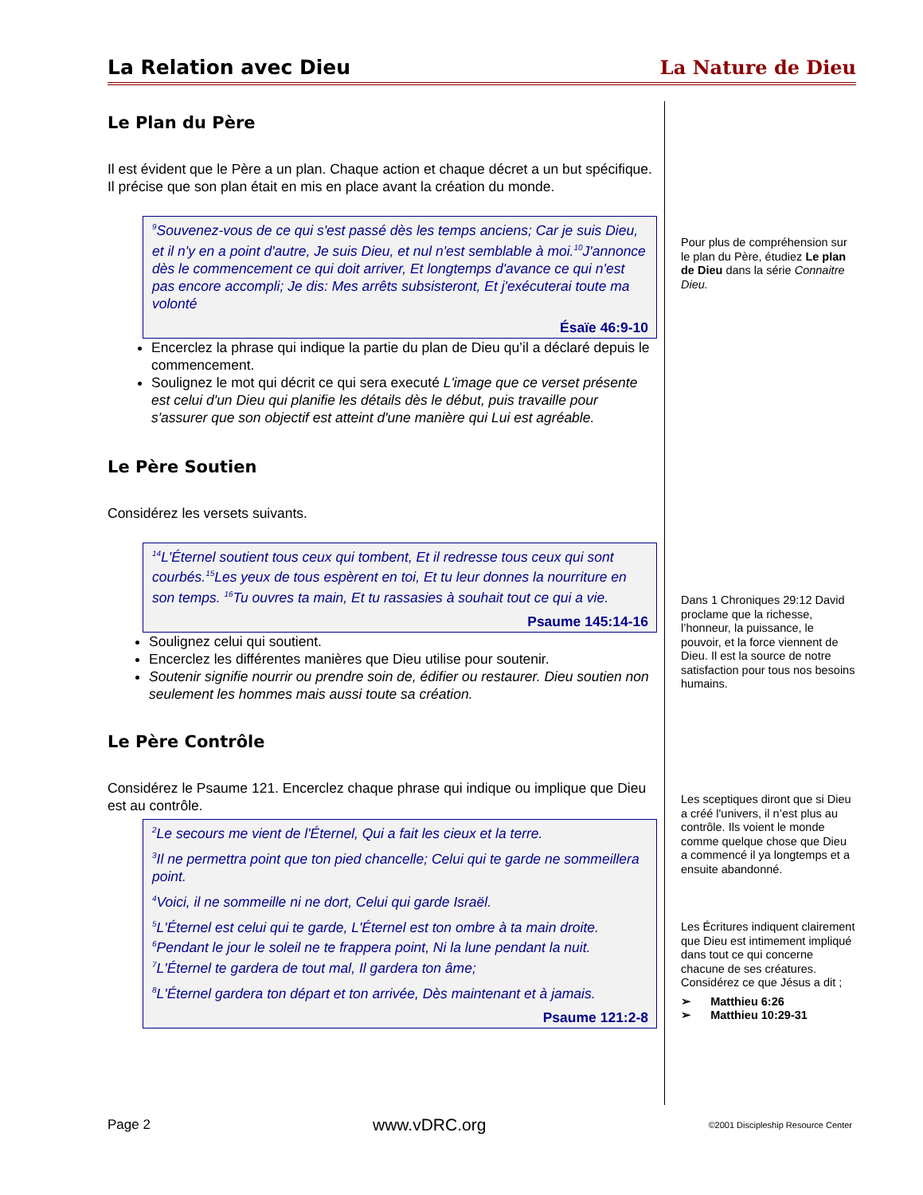La Relation avec Dieu La Nature de Dieu
Le Plan du Père
Il est évident que le Père a un plan. Chaque action et chaque décret a un but spécifique. Il précise que son plan était en mis en place avant la création du monde.
<sup>9</sup> Souvenez-vous de ce qui s'est passé dès les temps anciens; Car je suis Dieu, et il n'y en a point d'autre, Je suis Dieu, et nul n'est semblable à moi.<sup>10</sup>J'annonce dès le commencement ce qui doit arriver, Et longtemps d'avance ce qui n'est pas encore accompli; Je dis: Mes arrêts subsisteront, Et j'exécuterai toute ma volonté
Ésaïe 46:9-10
Encerclez la phrase qui indique la partie du plan de Dieu qu’il a déclaré depuis le commencement.
Soulignez le mot qui décrit ce qui sera executé L'image que ce verset présente est celui d'un Dieu qui planifie les détails dès le début, puis travaille pour s'assurer que son objectif est atteint d'une manière qui Lui est agréable.
Le Père Soutien
Considérez les versets suivants.
<sup>14</sup> L'Éternel soutient tous ceux qui tombent, Et il redresse tous ceux qui sont courbés.<sup>15</sup>Les yeux de tous espèrent en toi, Et tu leur donnes la nourriture en son temps. <sup>16</sup>Tu ouvres ta main, Et tu rassasies à souhait tout ce qui a vie.
Psaume 145:14-16
Soulignez celui qui soutient.
Encerclez les différentes manières que Dieu utilise pour soutenir.
Soutenir signifie nourrir ou prendre soin de, édifier ou restaurer. Dieu soutien non seulement les hommes mais aussi toute sa création.
Le Père Contrôle
Considérez le Psaume 121. Encerclez chaque phrase qui indique ou implique que Dieu est au contrôle.
<sup>2</sup> Le secours me vient de l'Éternel, Qui a fait les cieux et la terre.
<sup>3</sup> Il ne permettra point que ton pied chancelle; Celui qui te garde ne sommeillera point.
<sup>4</sup> Voici, il ne sommeille ni ne dort, Celui qui garde Israël.
<sup>5</sup> L'Éternel est celui qui te garde, L'Éternel est ton ombre à ta main droite.
<sup>6</sup> Pendant le jour le soleil ne te frappera point, Ni la lune pendant la nuit.
<sup>7</sup> L'Éternel te gardera de tout mal, Il gardera ton âme;
<sup>8</sup> L'Éternel gardera ton départ et ton arrivée, Dès maintenant et à jamais.
Psaume 121:2-8
Pour plus de compréhension sur le plan du Père, étudiez Le plan de Dieu dans la série Connaitre Dieu.
Dans 1 Chroniques 29:12 David proclame que la richesse, l’honneur, la puissance, le pouvoir, et la force viennent de Dieu. Il est la source de notre satisfaction pour tous nos besoins humains.
Les sceptiques diront que si Dieu a créé l'univers, il n’est plus au contrôle. Ils voient le monde comme quelque chose que Dieu a commencé il ya longtemps et a ensuite abandonné.
Les Écritures indiquent clairement que Dieu est intimement impliqué dans tout ce qui concerne chacune de ses créatures. Considérez ce que Jésus a dit ;
➢ Matthieu 6:26
➢ Matthieu 10:29-31
Page 2 www.vDRC.org ©2001 Discipleship Resource Center